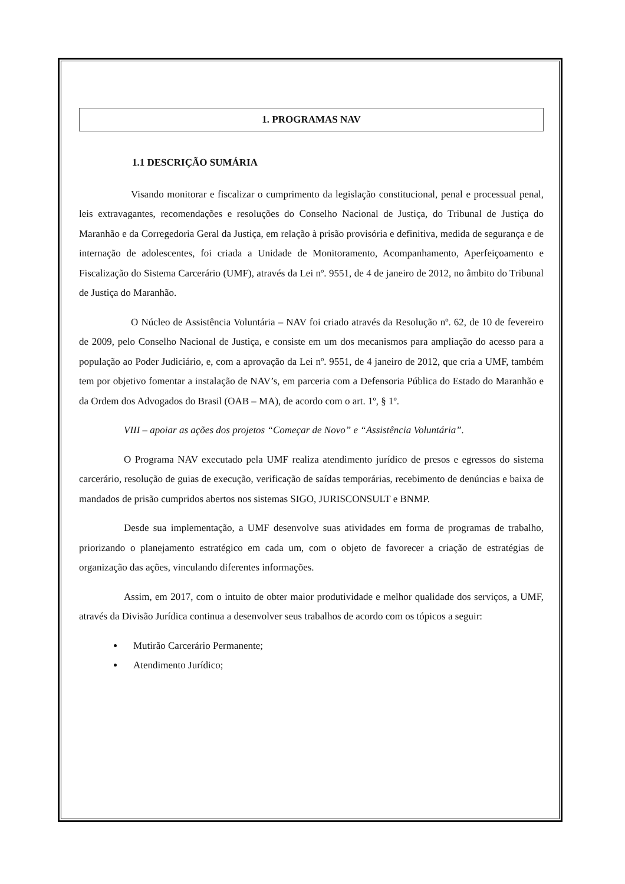1. PROGRAMAS NAV
1.1 DESCRIÇÃO SUMÁRIA
Visando monitorar e fiscalizar o cumprimento da legislação constitucional, penal e processual penal, leis extravagantes, recomendações e resoluções do Conselho Nacional de Justiça, do Tribunal de Justiça do Maranhão e da Corregedoria Geral da Justiça, em relação à prisão provisória e definitiva, medida de segurança e de internação de adolescentes, foi criada a Unidade de Monitoramento, Acompanhamento, Aperfeiçoamento e Fiscalização do Sistema Carcerário (UMF), através da Lei nº. 9551, de 4 de janeiro de 2012, no âmbito do Tribunal de Justiça do Maranhão.
O Núcleo de Assistência Voluntária – NAV foi criado através da Resolução nº. 62, de 10 de fevereiro de 2009, pelo Conselho Nacional de Justiça, e consiste em um dos mecanismos para ampliação do acesso para a população ao Poder Judiciário, e, com a aprovação da Lei nº. 9551, de 4 janeiro de 2012, que cria a UMF, também tem por objetivo fomentar a instalação de NAV’s, em parceria com a Defensoria Pública do Estado do Maranhão e da Ordem dos Advogados do Brasil (OAB – MA), de acordo com o art. 1º, § 1º.
VIII – apoiar as ações dos projetos “Começar de Novo” e “Assistência Voluntária”.
O Programa NAV executado pela UMF realiza atendimento jurídico de presos e egressos do sistema carcerário, resolução de guias de execução, verificação de saídas temporárias, recebimento de denúncias e baixa de mandados de prisão cumpridos abertos nos sistemas SIGO, JURISCONSULT e BNMP.
Desde sua implementação, a UMF desenvolve suas atividades em forma de programas de trabalho, priorizando o planejamento estratégico em cada um, com o objeto de favorecer a criação de estratégias de organização das ações, vinculando diferentes informações.
Assim, em 2017, com o intuito de obter maior produtividade e melhor qualidade dos serviços, a UMF, através da Divisão Jurídica continua a desenvolver seus trabalhos de acordo com os tópicos a seguir:
Mutirão Carcerário Permanente;
Atendimento Jurídico;